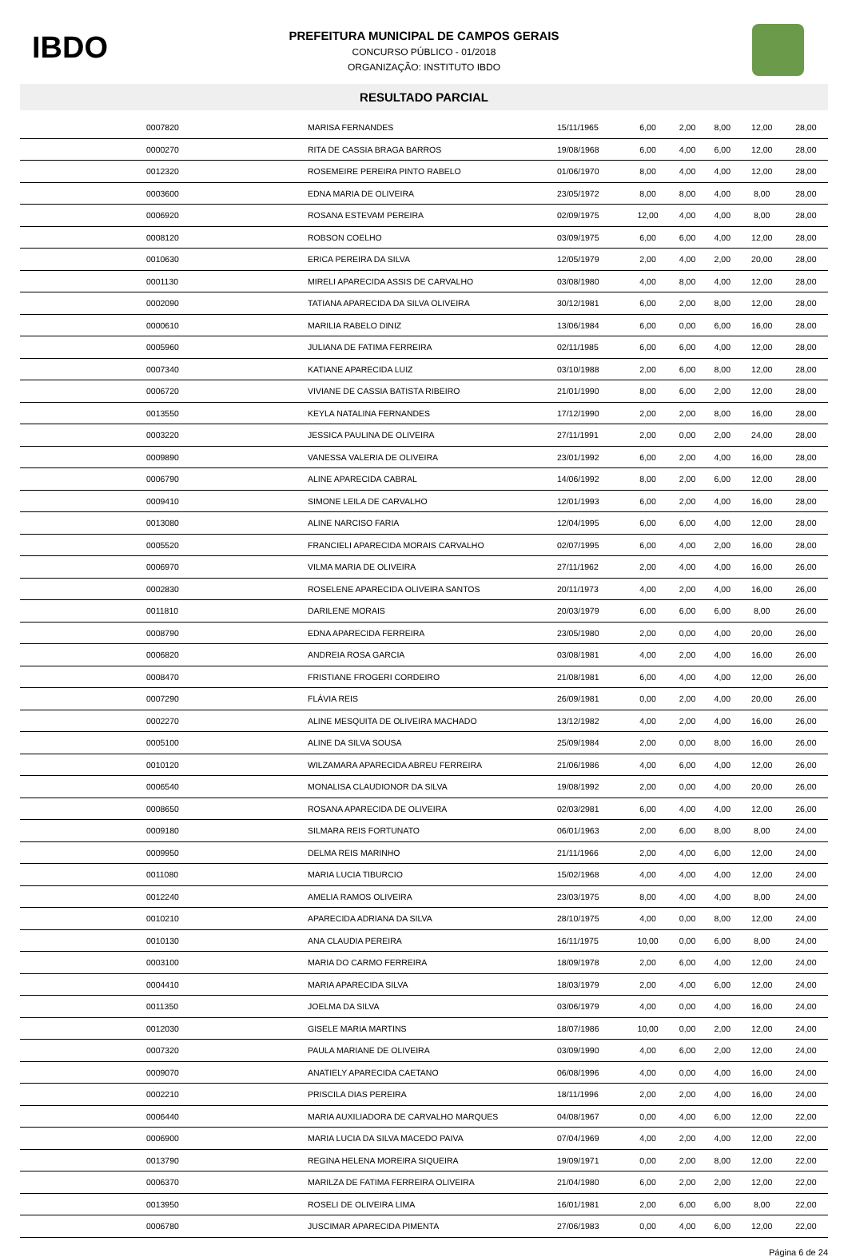IBDO
PREFEITURA MUNICIPAL DE CAMPOS GERAIS
CONCURSO PÚBLICO - 01/2018
ORGANIZAÇÃO: INSTITUTO IBDO
RESULTADO PARCIAL
| | 0007820 | MARISA FERNANDES | 15/11/1965 | 6,00 | 2,00 | 8,00 | 12,00 | 28,00 |
| | 0000270 | RITA DE CASSIA BRAGA BARROS | 19/08/1968 | 6,00 | 4,00 | 6,00 | 12,00 | 28,00 |
| | 0012320 | ROSEMEIRE PEREIRA PINTO RABELO | 01/06/1970 | 8,00 | 4,00 | 4,00 | 12,00 | 28,00 |
| | 0003600 | EDNA MARIA DE OLIVEIRA | 23/05/1972 | 8,00 | 8,00 | 4,00 | 8,00 | 28,00 |
| | 0006920 | ROSANA ESTEVAM PEREIRA | 02/09/1975 | 12,00 | 4,00 | 4,00 | 8,00 | 28,00 |
| | 0008120 | ROBSON COELHO | 03/09/1975 | 6,00 | 6,00 | 4,00 | 12,00 | 28,00 |
| | 0010630 | ERICA PEREIRA DA SILVA | 12/05/1979 | 2,00 | 4,00 | 2,00 | 20,00 | 28,00 |
| | 0001130 | MIRELI APARECIDA ASSIS DE CARVALHO | 03/08/1980 | 4,00 | 8,00 | 4,00 | 12,00 | 28,00 |
| | 0002090 | TATIANA APARECIDA DA SILVA OLIVEIRA | 30/12/1981 | 6,00 | 2,00 | 8,00 | 12,00 | 28,00 |
| | 0000610 | MARILIA RABELO DINIZ | 13/06/1984 | 6,00 | 0,00 | 6,00 | 16,00 | 28,00 |
| | 0005960 | JULIANA DE FATIMA FERREIRA | 02/11/1985 | 6,00 | 6,00 | 4,00 | 12,00 | 28,00 |
| | 0007340 | KATIANE APARECIDA LUIZ | 03/10/1988 | 2,00 | 6,00 | 8,00 | 12,00 | 28,00 |
| | 0006720 | VIVIANE DE CASSIA BATISTA RIBEIRO | 21/01/1990 | 8,00 | 6,00 | 2,00 | 12,00 | 28,00 |
| | 0013550 | KEYLA NATALINA FERNANDES | 17/12/1990 | 2,00 | 2,00 | 8,00 | 16,00 | 28,00 |
| | 0003220 | JESSICA PAULINA DE OLIVEIRA | 27/11/1991 | 2,00 | 0,00 | 2,00 | 24,00 | 28,00 |
| | 0009890 | VANESSA VALERIA DE OLIVEIRA | 23/01/1992 | 6,00 | 2,00 | 4,00 | 16,00 | 28,00 |
| | 0006790 | ALINE APARECIDA CABRAL | 14/06/1992 | 8,00 | 2,00 | 6,00 | 12,00 | 28,00 |
| | 0009410 | SIMONE LEILA DE CARVALHO | 12/01/1993 | 6,00 | 2,00 | 4,00 | 16,00 | 28,00 |
| | 0013080 | ALINE NARCISO FARIA | 12/04/1995 | 6,00 | 6,00 | 4,00 | 12,00 | 28,00 |
| | 0005520 | FRANCIELI APARECIDA MORAIS CARVALHO | 02/07/1995 | 6,00 | 4,00 | 2,00 | 16,00 | 28,00 |
| | 0006970 | VILMA MARIA DE OLIVEIRA | 27/11/1962 | 2,00 | 4,00 | 4,00 | 16,00 | 26,00 |
| | 0002830 | ROSELENE APARECIDA OLIVEIRA SANTOS | 20/11/1973 | 4,00 | 2,00 | 4,00 | 16,00 | 26,00 |
| | 0011810 | DARILENE MORAIS | 20/03/1979 | 6,00 | 6,00 | 6,00 | 8,00 | 26,00 |
| | 0008790 | EDNA APARECIDA FERREIRA | 23/05/1980 | 2,00 | 0,00 | 4,00 | 20,00 | 26,00 |
| | 0006820 | ANDREIA ROSA GARCIA | 03/08/1981 | 4,00 | 2,00 | 4,00 | 16,00 | 26,00 |
| | 0008470 | FRISTIANE FROGERI CORDEIRO | 21/08/1981 | 6,00 | 4,00 | 4,00 | 12,00 | 26,00 |
| | 0007290 | FLÁVIA REIS | 26/09/1981 | 0,00 | 2,00 | 4,00 | 20,00 | 26,00 |
| | 0002270 | ALINE MESQUITA DE OLIVEIRA MACHADO | 13/12/1982 | 4,00 | 2,00 | 4,00 | 16,00 | 26,00 |
| | 0005100 | ALINE DA SILVA SOUSA | 25/09/1984 | 2,00 | 0,00 | 8,00 | 16,00 | 26,00 |
| | 0010120 | WILZAMARA APARECIDA ABREU FERREIRA | 21/06/1986 | 4,00 | 6,00 | 4,00 | 12,00 | 26,00 |
| | 0006540 | MONALISA CLAUDIONOR DA SILVA | 19/08/1992 | 2,00 | 0,00 | 4,00 | 20,00 | 26,00 |
| | 0008650 | ROSANA APARECIDA DE OLIVEIRA | 02/03/2981 | 6,00 | 4,00 | 4,00 | 12,00 | 26,00 |
| | 0009180 | SILMARA REIS FORTUNATO | 06/01/1963 | 2,00 | 6,00 | 8,00 | 8,00 | 24,00 |
| | 0009950 | DELMA REIS MARINHO | 21/11/1966 | 2,00 | 4,00 | 6,00 | 12,00 | 24,00 |
| | 0011080 | MARIA LUCIA TIBURCIO | 15/02/1968 | 4,00 | 4,00 | 4,00 | 12,00 | 24,00 |
| | 0012240 | AMELIA RAMOS OLIVEIRA | 23/03/1975 | 8,00 | 4,00 | 4,00 | 8,00 | 24,00 |
| | 0010210 | APARECIDA ADRIANA DA SILVA | 28/10/1975 | 4,00 | 0,00 | 8,00 | 12,00 | 24,00 |
| | 0010130 | ANA CLAUDIA PEREIRA | 16/11/1975 | 10,00 | 0,00 | 6,00 | 8,00 | 24,00 |
| | 0003100 | MARIA DO CARMO FERREIRA | 18/09/1978 | 2,00 | 6,00 | 4,00 | 12,00 | 24,00 |
| | 0004410 | MARIA APARECIDA SILVA | 18/03/1979 | 2,00 | 4,00 | 6,00 | 12,00 | 24,00 |
| | 0011350 | JOELMA DA SILVA | 03/06/1979 | 4,00 | 0,00 | 4,00 | 16,00 | 24,00 |
| | 0012030 | GISELE MARIA MARTINS | 18/07/1986 | 10,00 | 0,00 | 2,00 | 12,00 | 24,00 |
| | 0007320 | PAULA MARIANE DE OLIVEIRA | 03/09/1990 | 4,00 | 6,00 | 2,00 | 12,00 | 24,00 |
| | 0009070 | ANATIELY APARECIDA CAETANO | 06/08/1996 | 4,00 | 0,00 | 4,00 | 16,00 | 24,00 |
| | 0002210 | PRISCILA DIAS PEREIRA | 18/11/1996 | 2,00 | 2,00 | 4,00 | 16,00 | 24,00 |
| | 0006440 | MARIA AUXILIADORA DE CARVALHO MARQUES | 04/08/1967 | 0,00 | 4,00 | 6,00 | 12,00 | 22,00 |
| | 0006900 | MARIA LUCIA DA SILVA MACEDO PAIVA | 07/04/1969 | 4,00 | 2,00 | 4,00 | 12,00 | 22,00 |
| | 0013790 | REGINA HELENA MOREIRA SIQUEIRA | 19/09/1971 | 0,00 | 2,00 | 8,00 | 12,00 | 22,00 |
| | 0006370 | MARILZA DE FATIMA FERREIRA OLIVEIRA | 21/04/1980 | 6,00 | 2,00 | 2,00 | 12,00 | 22,00 |
| | 0013950 | ROSELI DE OLIVEIRA LIMA | 16/01/1981 | 2,00 | 6,00 | 6,00 | 8,00 | 22,00 |
| | 0006780 | JUSCIMAR APARECIDA PIMENTA | 27/06/1983 | 0,00 | 4,00 | 6,00 | 12,00 | 22,00 |
Página 6 de 24